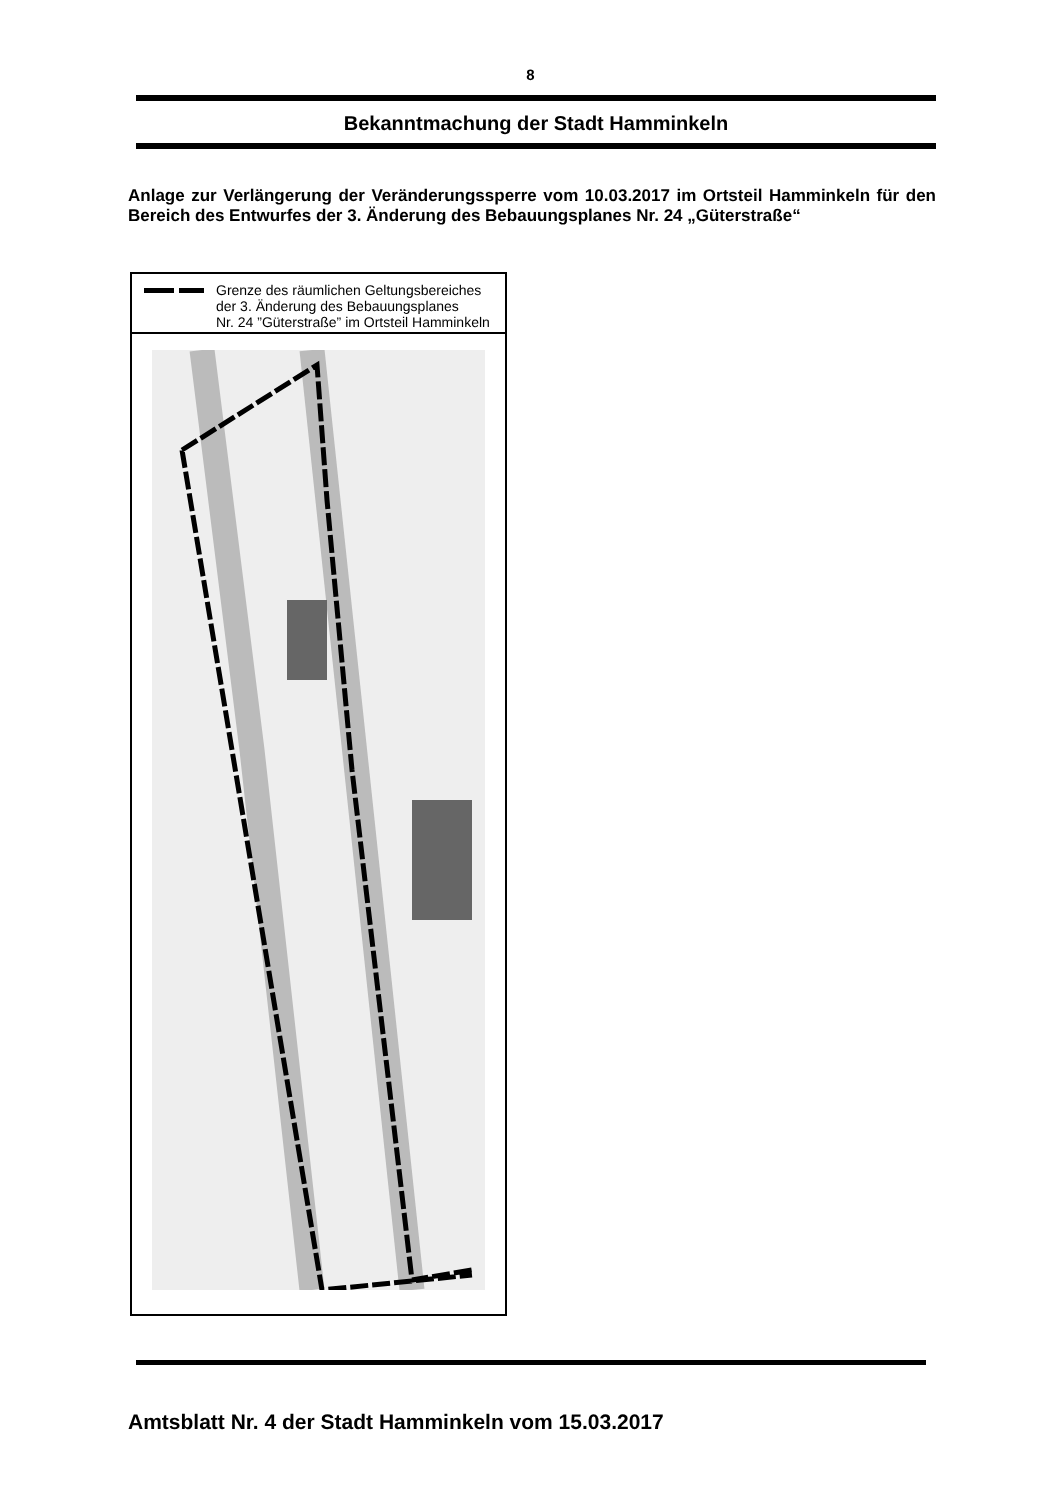8
Bekanntmachung der Stadt Hamminkeln
Anlage zur Verlängerung der Veränderungssperre vom 10.03.2017 im Ortsteil Hamminkeln für den Bereich des Entwurfes der 3. Änderung des Bebauungsplanes Nr. 24 „Güterstraße“
Grenze des räumlichen Geltungsbereiches
der 3. Änderung des Bebauungsplanes
Nr. 24 ”Güterstraße” im Ortsteil Hamminkeln
Amtsblatt Nr. 4 der Stadt Hamminkeln vom 15.03.2017